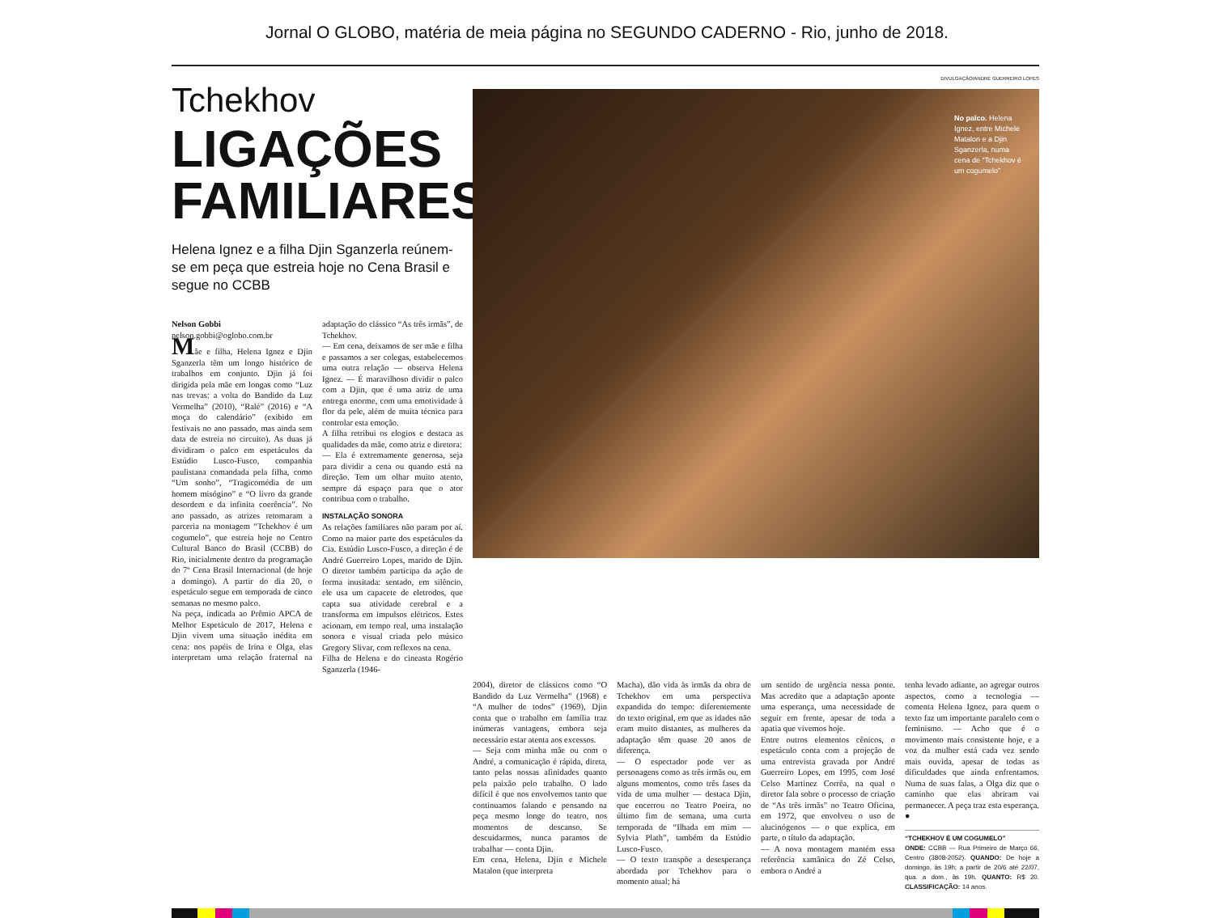Jornal O GLOBO, matéria de meia página no SEGUNDO CADERNO - Rio, junho de 2018.
DIVULGAÇÃO/ANDRÉ GUERREIRO LOPES
Tchekhov
LIGAÇÕES FAMILIARES
Helena Ignez e a filha Djin Sganzerla reúnem-se em peça que estreia hoje no Cena Brasil e segue no CCBB
Nelson Gobbi
nelson.gobbi@oglobo.com.br
Mãe e filha, Helena Ignez e Djin Sganzerla têm um longo histórico de trabalhos em conjunto. Djin já foi dirigida pela mãe em longas como “Luz nas trevas: a volta do Bandido da Luz Vermelha” (2010), “Ralé” (2016) e “A moça do calendário” (exibido em festivais no ano passado, mas ainda sem data de estreia no circuito). As duas já dividiram o palco em espetáculos da Estúdio Lusco-Fusco, companhia paulistana comandada pela filha, como “Um sonho”, “Tragicomédia de um homem misógino” e “O livro da grande desordem e da infinita coerência”. No ano passado, as atrizes retomaram a parceria na montagem “Tchekhov é um cogumelo”, que estreia hoje no Centro Cultural Banco do Brasil (CCBB) do Rio, inicialmente dentro da programação do 7º Cena Brasil Internacional (de hoje a domingo). A partir do dia 20, o espetáculo segue em temporada de cinco semanas no mesmo palco.
Na peça, indicada ao Prêmio APCA de Melhor Espetáculo de 2017, Helena e Djin vivem uma situação inédita em cena: nos papéis de Irina e Olga, elas interpretam uma relação fraternal na adaptação do clássico “As três irmãs”, de Tchekhov.
— Em cena, deixamos de ser mãe e filha e passamos a ser colegas, estabelecemos uma outra relação — observa Helena Ignez. — É maravilhoso dividir o palco com a Djin, que é uma atriz de uma entrega enorme, com uma emotividade à flor da pele, além de muita técnica para controlar esta emoção.
A filha retribui os elogios e destaca as qualidades da mãe, como atriz e diretora:
— Ela é extremamente generosa, seja para dividir a cena ou quando está na direção. Tem um olhar muito atento, sempre dá espaço para que o ator contribua com o trabalho.
INSTALAÇÃO SONORA
As relações familiares não param por aí. Como na maior parte dos espetáculos da Cia. Estúdio Lusco-Fusco, a direção é de André Guerreiro Lopes, marido de Djin. O diretor também participa da ação de forma inusitada: sentado, em silêncio, ele usa um capacete de eletrodos, que capta sua atividade cerebral e a transforma em impulsos elétricos. Estes acionam, em tempo real, uma instalação sonora e visual criada pelo músico Gregory Slivar, com reflexos na cena.
Filha de Helena e do cineasta Rogério Sganzerla (1946-
No palco. Helena Ignez, entre Michele Matalon e a Djin Sganzerla, numa cena de “Tchekhov é um cogumelo”
2004), diretor de clássicos como “O Bandido da Luz Vermelha” (1968) e “A mulher de todos” (1969), Djin conta que o trabalho em família traz inúmeras vantagens, embora seja necessário estar atenta aos excessos.
— Seja com minha mãe ou com o André, a comunicação é rápida, direta, tanto pelas nossas afinidades quanto pela paixão pelo trabalho. O lado difícil é que nos envolvemos tanto que continuamos falando e pensando na peça mesmo longe do teatro, nos momentos de descanso. Se descuidarmos, nunca paramos de trabalhar — conta Djin.
Em cena, Helena, Djin e Michele Matalon (que interpreta
Macha), dão vida às irmãs da obra de Tchekhov em uma perspectiva expandida do tempo: diferentemente do texto original, em que as idades não eram muito distantes, as mulheres da adaptação têm quase 20 anos de diferença.
— O espectador pode ver as personagens como as três irmãs ou, em alguns momentos, como três fases da vida de uma mulher — destaca Djin, que encerrou no Teatro Poeira, no último fim de semana, uma curta temporada de “Ilhada em mim — Sylvia Plath”, também da Estúdio Lusco-Fusco.
— O texto transpõe a desesperança abordada por Tchekhov para o momento atual; há
um sentido de urgência nessa ponte. Mas acredito que a adaptação aponte uma esperança, uma necessidade de seguir em frente, apesar de toda a apatia que vivemos hoje.
Entre outros elementos cênicos, o espetáculo conta com a projeção de uma entrevista gravada por André Guerreiro Lopes, em 1995, com José Celso Martinez Corrêa, na qual o diretor fala sobre o processo de criação de “As três irmãs” no Teatro Oficina, em 1972, que envolveu o uso de alucinógenos — o que explica, em parte, o título da adaptação.
— A nova montagem mantém essa referência xamânica do Zé Celso, embora o André a
tenha levado adiante, ao agregar outros aspectos, como a tecnologia — comenta Helena Ignez, para quem o texto faz um importante paralelo com o feminismo. — Acho que é o movimento mais consistente hoje, e a voz da mulher está cada vez sendo mais ouvida, apesar de todas as dificuldades que ainda enfrentamos. Numa de suas falas, a Olga diz que o caminho que elas abriram vai permanecer. A peça traz esta esperança. ●
“TCHEKHOV É UM COGUMELO”
ONDE: CCBB — Rua Primeiro de Março 66, Centro (3808-2052). QUANDO: De hoje a domingo, às 19h; a partir de 20/6 até 22/07, qua. a dom., às 19h. QUANTO: R$ 20. CLASSIFICAÇÃO: 14 anos.